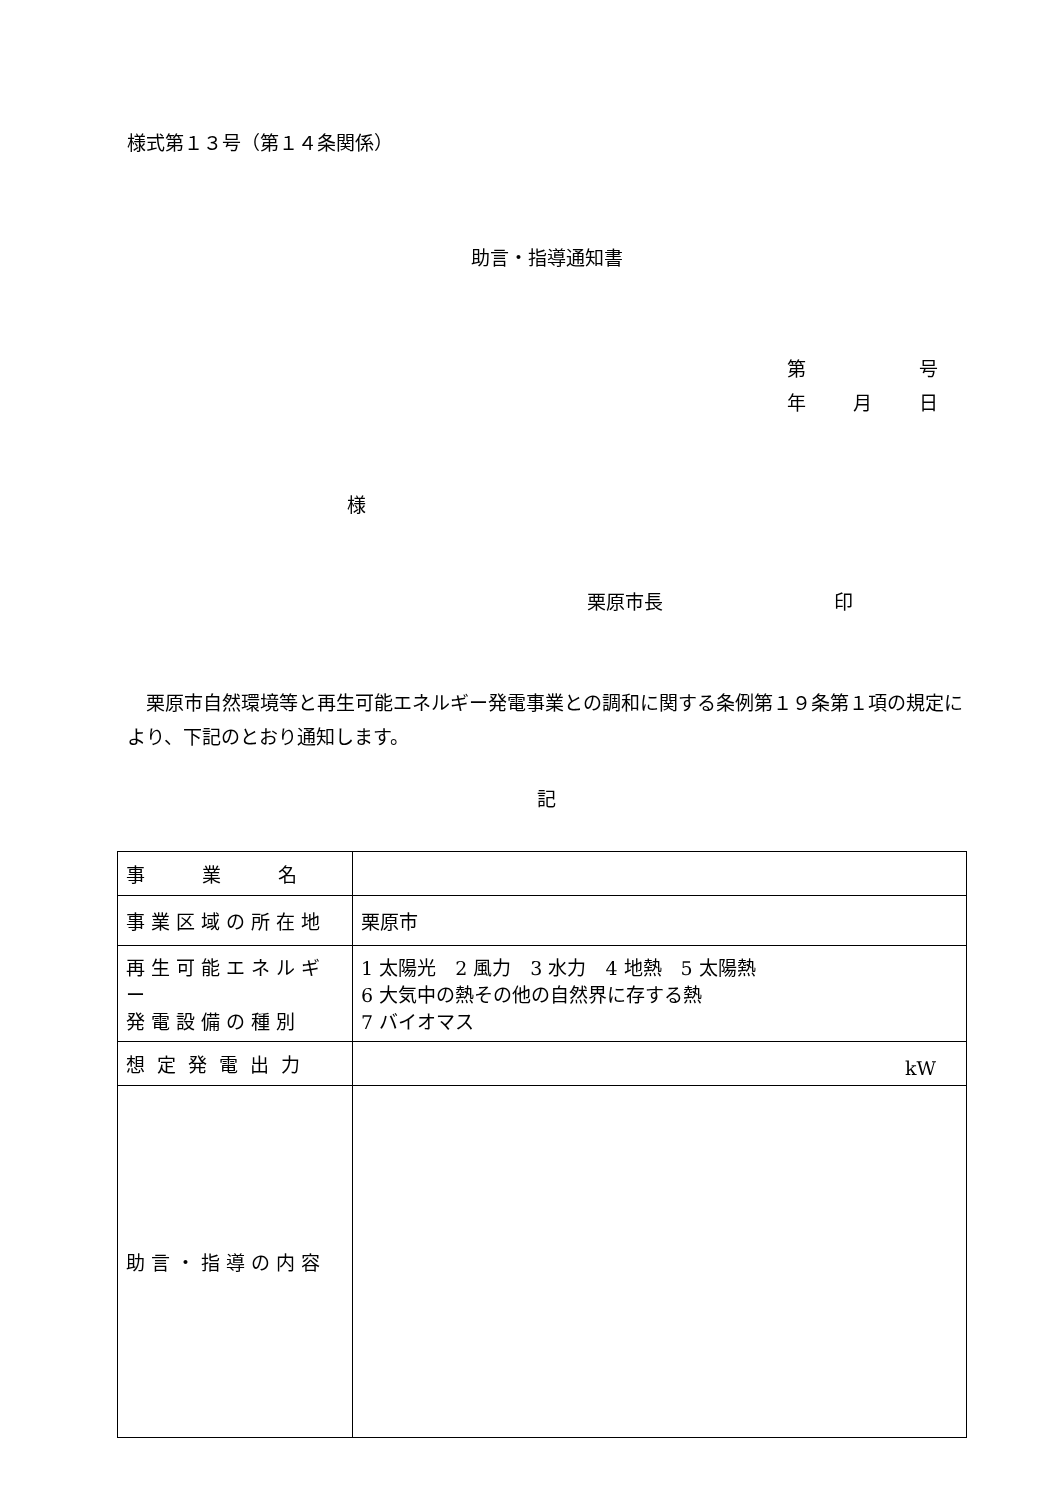様式第１３号（第１４条関係）
助言・指導通知書
第 号
年 月 日
様
栗原市長　　　　　　　　　印
栗原市自然環境等と再生可能エネルギー発電事業との調和に関する条例第１９条第１項の規定により、下記のとおり通知します。
記
| 事 業 名 | |
| 事業区域の所在地 | 栗原市 |
| 再生可能エネルギー 発電設備の種別 | 1 太陽光 2 風力 3 水力 4 地熱 5 太陽熱 6 大気中の熱その他の自然界に存する熱 7 バイオマス |
| 想定発電出力 | kW |
| 助言・指導の内容 | |